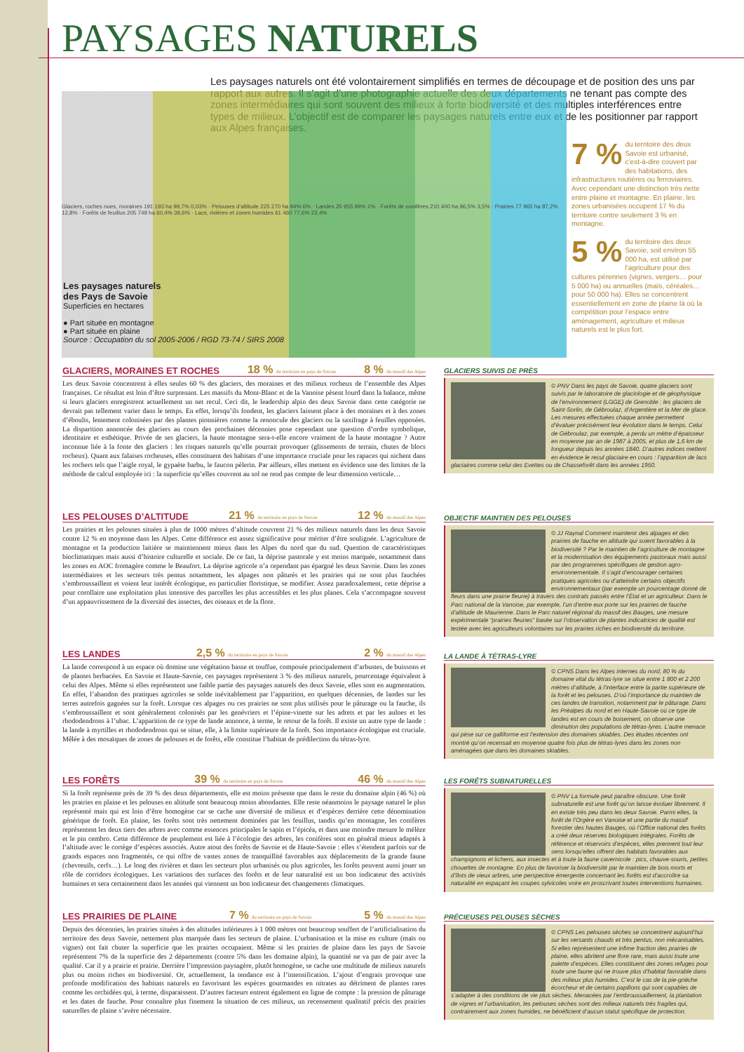PAYSAGES NATURELS
Les paysages naturels ont été volontairement simplifiés en termes de découpage et de position des uns par rapport aux autres. Il s’agit d’une photographie actuelle des deux départements ne tenant pas compte des zones intermédiaires qui sont souvent des milieux à forte biodiversité et des multiples interférences entre types de milieux. L’objectif est de comparer les paysages naturels entre eux et de les positionner par rapport aux Alpes françaises.
Glaciers, roches nues, moraines 191 193 ha 99,7% 0,03% · Pelouses d’altitude 225 270 ha 94% 6% · Landes 25 955 99% 1% · Forêts de conifères 210 400 ha 96,5% 3,5% · Prairies 77 965 ha 87,2% 12,8% · Forêts de feuillus 205 749 ha 60,4% 39,6% · Lacs, rivières et zones humides 61 460 77,6% 22,4%
Les paysages naturels
des Pays de Savoie
Superficies en hectares
● Part située en montagne
● Part située en plaine
Source : Occupation du sol 2005-2006 / RGD 73-74 / SIRS 2008
7 % du territoire des deux Savoie est urbanisé, c’est-à-dire couvert par des habitations, des infrastructures routières ou ferroviaires. Avec cependant une distinction très nette entre plaine et montagne. En plaine, les zones urbanisées occupent 17 % du territoire contre seulement 3 % en montagne.
5 % du territoire des deux Savoie, soit environ 55 000 ha, est utilisé par l’agriculture pour des cultures pérennes (vignes, vergers… pour 5 000 ha) ou annuelles (maïs, céréales… pour 50 000 ha). Elles se concentrent essentiellement en zone de plaine là où la compétition pour l’espace entre aménagement, agriculture et milieux naturels est le plus fort.
GLACIERS, MORAINES ET ROCHES 18 % du territoire en pays de Savoie 8 % du massif des Alpes
Les deux Savoie concentrent à elles seules 60 % des glaciers, des moraines et des milieux rocheux de l’ensemble des Alpes françaises. Ce résultat est loin d’être surprenant. Les massifs du Mont-Blanc et de la Vanoise pèsent lourd dans la balance, même si leurs glaciers enregistrent actuellement un net recul. Ceci dit, le leadership alpin des deux Savoie dans cette catégorie ne devrait pas tellement varier dans le temps. En effet, lorsqu’ils fondent, les glaciers laissent place à des moraines et à des zones d’éboulis, lentement colonisées par des plantes pionnières comme la renoncule des glaciers ou la saxifrage à feuilles opposées. La disparition annoncée des glaciers au cours des prochaines décennies pose cependant une question d’ordre symbolique, identitaire et esthétique. Privée de ses glaciers, la haute montagne sera-t-elle encore vraiment de la haute montagne ? Autre inconnue liée à la fonte des glaciers : les risques naturels qu’elle pourrait provoquer (glissements de terrain, chutes de blocs rocheux). Quant aux falaises rocheuses, elles constituent des habitats d’une importance cruciale pour les rapaces qui nichent dans les rochers tels que l’aigle royal, le gypaète barbu, le faucon pèlerin. Par ailleurs, elles mettent en évidence une des limites de la méthode de calcul employée ici : la superficie qu’elles couvrent au sol ne rend pas compte de leur dimension verticale…
GLACIERS SUIVIS DE PRÈS
© PNV Dans les pays de Savoie, quatre glaciers sont suivis par le laboratoire de glaciologie et de géophysique de l’environnement (LGGE) de Grenoble : les glaciers de Saint-Sorlin, de Gébroulaz, d’Argentière et la Mer de glace. Les mesures effectuées chaque année permettent d’évaluer précisément leur évolution dans le temps. Celui de Gébroulaz, par exemple, a perdu un mètre d’épaisseur en moyenne par an de 1987 à 2005, et plus de 1,6 km de longueur depuis les années 1840. D’autres indices mettent en évidence le recul glaciaire en cours : l’apparition de lacs glaciaires comme celui des Evettes ou de Chasseforêt dans les années 1950.
LES PELOUSES D’ALTITUDE 21 % du territoire en pays de Savoie 12 % du massif des Alpes
Les prairies et les pelouses situées à plus de 1000 mètres d’altitude couvrent 21 % des milieux naturels dans les deux Savoie contre 12 % en moyenne dans les Alpes. Cette différence est assez significative pour mériter d’être soulignée. L’agriculture de montagne et la production laitière se maintiennent mieux dans les Alpes du nord que du sud. Question de caractéristiques bioclimatiques mais aussi d’histoire culturelle et sociale. De ce fait, la déprise pastorale y est moins marquée, notamment dans les zones en AOC fromagère comme le Beaufort. La déprise agricole n’a cependant pas épargné les deux Savoie. Dans les zones intermédiaires et les secteurs très pentus notamment, les alpages non pâturés et les prairies qui ne sont plus fauchées s’embroussaillent et voient leur intérêt écologique, en particulier floristique, se modifier. Assez paradoxalement, cette déprise a pour corollaire une exploitation plus intensive des parcelles les plus accessibles et les plus planes. Cela s’accompagne souvent d’un appauvrissement de la diversité des insectes, des oiseaux et de la flore.
OBJECTIF MAINTIEN DES PELOUSES
© JJ Raynal Comment maintenir des alpages et des prairies de fauche en altitude qui soient favorables à la biodiversité ? Par le maintien de l’agriculture de montagne et la modernisation des équipements pastoraux mais aussi par des programmes spécifiques de gestion agro-environnementale. Il s’agit d’encourager certaines pratiques agricoles ou d’atteindre certains objectifs environnementaux (par exemple un pourcentage donné de fleurs dans une prairie fleurie) à travers des contrats passés entre l’État et un agriculteur. Dans le Parc national de la Vanoise, par exemple, l’un d’entre eux porte sur les prairies de fauche d’altitude de Maurienne. Dans le Parc naturel régional du massif des Bauges, une mesure expérimentale “prairies fleuries” basée sur l’observation de plantes indicatrices de qualité est testée avec les agriculteurs volontaires sur les prairies riches en biodiversité du territoire.
LES LANDES 2,5 % du territoire en pays de Savoie 2 % du massif des Alpes
La lande correspond à un espace où domine une végétation basse et touffue, composée principalement d’arbustes, de buissons et de plantes herbacées. En Savoie et Haute-Savoie, ces paysages représentent 3 % des milieux naturels, pourcentage équivalent à celui des Alpes. Même si elles représentent une faible partie des paysages naturels des deux Savoie, elles sont en augmentation. En effet, l’abandon des pratiques agricoles se solde inévitablement par l’apparition, en quelques décennies, de landes sur les terres autrefois gagnées sur la forêt. Lorsque ces alpages ou ces prairies ne sont plus utilisés pour le pâturage ou la fauche, ils s’embroussaillent et sont généralement colonisés par les genévriers et l’épine-vinette sur les adrets et par les aulnes et les rhododendrons à l’ubac. L’apparition de ce type de lande annonce, à terme, le retour de la forêt. Il existe un autre type de lande : la lande à myrtilles et rhododendrons qui se situe, elle, à la limite supérieure de la forêt. Son importance écologique est cruciale. Mêlée à des mosaïques de zones de pelouses et de forêts, elle constitue l’habitat de prédilection du tétras-lyre.
LA LANDE À TÉTRAS-LYRE
© CPNS Dans les Alpes internes du nord, 80 % du domaine vital du tétras-lyre se situe entre 1 800 et 2 200 mètres d’altitude, à l’interface entre la partie supérieure de la forêt et les pelouses. D’où l’importance du maintien de ces landes de transition, notamment par le pâturage. Dans les Préalpes du nord et en Haute-Savoie où ce type de landes est en cours de boisement, on observe une diminution des populations de tétras-lyres. L’autre menace qui pèse sur ce galliforme est l’extension des domaines skiables. Des études récentes ont montré qu’on recensait en moyenne quatre fois plus de tétras-lyres dans les zones non aménagées que dans les domaines skiables.
LES FORÊTS 39 % du territoire en pays de Savoie 46 % du massif des Alpes
Si la forêt représente près de 39 % des deux départements, elle est moins présente que dans le reste du domaine alpin (46 %) où les prairies en plaine et les pelouses en altitude sont beaucoup moins abondantes. Elle reste néanmoins le paysage naturel le plus représenté mais qui est loin d’être homogène car se cache une diversité de milieux et d’espèces derrière cette dénomination générique de forêt. En plaine, les forêts sont très nettement dominées par les feuillus, tandis qu’en montagne, les conifères représentent les deux tiers des arbres avec comme essences principales le sapin et l’épicéa, et dans une moindre mesure le mélèze et le pin cembro. Cette différence de peuplement est liée à l’écologie des arbres, les conifères sont en général mieux adaptés à l’altitude avec le cortège d’espèces associés. Autre atout des forêts de Savoie et de Haute-Savoie : elles s’étendent parfois sur de grands espaces non fragmentés, ce qui offre de vastes zones de tranquillité favorables aux déplacements de la grande faune (chevreuils, cerfs…). Le long des rivières et dans les secteurs plus urbanisés ou plus agricoles, les forêts peuvent aussi jouer un rôle de corridors écologiques. Les variations des surfaces des forêts et de leur naturalité est un bon indicateur des activités humaines et sera certainement dans les années qui viennent un bon indicateur des changements climatiques.
LES FORÊTS SUBNATURELLES
© PNV La formule peut paraître obscure. Une forêt subnaturelle est une forêt qu’on laisse évoluer librement. Il en existe très peu dans les deux Savoie. Parmi elles, la forêt de l’Orgère en Vanoise et une partie du massif forestier des hautes Bauges, où l’Office national des forêts a créé deux réserves biologiques intégrales. Forêts de référence et réservoirs d’espèces, elles prennent tout leur sens lorsqu’elles offrent des habitats favorables aux champignons et lichens, aux insectes et à toute la faune cavernicole : pics, chauve-souris, petites chouettes de montagne. En plus de favoriser la biodiversité par le maintien de bois morts et d’îlots de vieux arbres, une perspective émergente concernant les forêts est d’accroître sa naturalité en espaçant les coupes sylvicoles voire en proscrivant toutes interventions humaines.
LES PRAIRIES DE PLAINE 7 % du territoire en pays de Savoie 5 % du massif des Alpes
Depuis des décennies, les prairies situées à des altitudes inférieures à 1 000 mètres ont beaucoup souffert de l’artificialisation du territoire des deux Savoie, nettement plus marquée dans les secteurs de plaine. L’urbanisation et la mise en culture (maïs ou vignes) ont fait chuter la superficie que les prairies occupaient. Même si les prairies de plaine dans les pays de Savoie représentent 7% de la superficie des 2 départements (contre 5% dans les domaine alpin), la quantité ne va pas de pair avec la qualité. Car il y a prairie et prairie. Derrière l’impression paysagère, plutôt homogène, se cache une multitude de milieux naturels plus ou moins riches en biodiversité. Or, actuellement, la tendance est à l’intensification. L’ajout d’engrais provoque une profonde modification des habitats naturels en favorisant les espèces gourmandes en nitrates au détriment de plantes rares comme les orchidées qui, à terme, disparaissent. D’autres facteurs entrent également en ligne de compte : la pression de pâturage et les dates de fauche. Pour connaître plus finement la situation de ces milieux, un recensement qualitatif précis des prairies naturelles de plaine s’avère nécessaire.
PRÉCIEUSES PELOUSES SÈCHES
© CPNS Les pelouses sèches se concentrent aujourd’hui sur les versants chauds et très pentus, non mécanisables. Si elles représentent une infime fraction des prairies de plaine, elles abritent une flore rare, mais aussi toute une palette d’espèces. Elles constituent des zones refuges pour toute une faune qui ne trouve plus d’habitat favorable dans des milieux plus humides. C’est le cas de la pie-grièche écorcheur et de certains papillons qui sont capables de s’adapter à des conditions de vie plus sèches. Menacées par l’embroussaillement, la plantation de vignes et l’urbanisation, les pelouses sèches sont des milieux naturels très fragiles qui, contrairement aux zones humides, ne bénéficient d’aucun statut spécifique de protection.